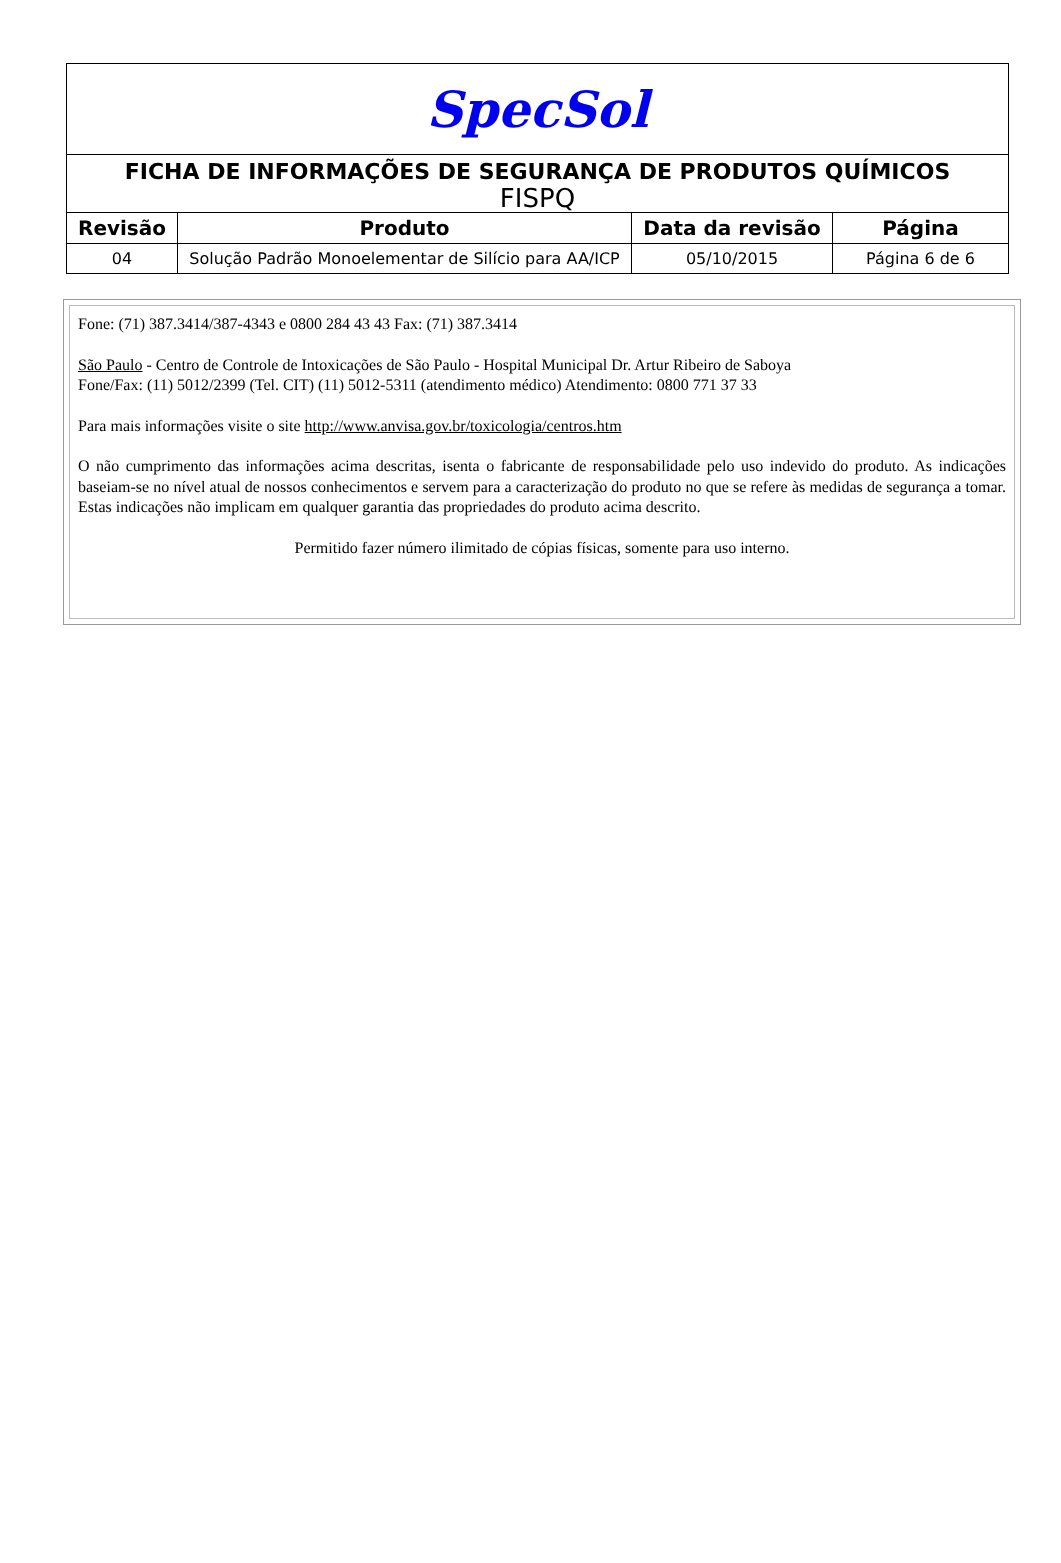| SpecSol | | | |
| FICHA DE INFORMAÇÕES DE SEGURANÇA DE PRODUTOS QUÍMICOS FISPQ | | | |
| Revisão | Produto | Data da revisão | Página |
| 04 | Solução Padrão Monoelementar de Silício para AA/ICP | 05/10/2015 | Página 6 de 6 |
Fone: (71) 387.3414/387-4343 e 0800 284 43 43 Fax: (71) 387.3414
São Paulo - Centro de Controle de Intoxicações de São Paulo - Hospital Municipal Dr. Artur Ribeiro de Saboya
Fone/Fax: (11) 5012/2399 (Tel. CIT) (11) 5012-5311 (atendimento médico) Atendimento: 0800 771 37 33
Para mais informações visite o site http://www.anvisa.gov.br/toxicologia/centros.htm
O não cumprimento das informações acima descritas, isenta o fabricante de responsabilidade pelo uso indevido do produto. As indicações baseiam-se no nível atual de nossos conhecimentos e servem para a caracterização do produto no que se refere às medidas de segurança a tomar. Estas indicações não implicam em qualquer garantia das propriedades do produto acima descrito.
Permitido fazer número ilimitado de cópias físicas, somente para uso interno.